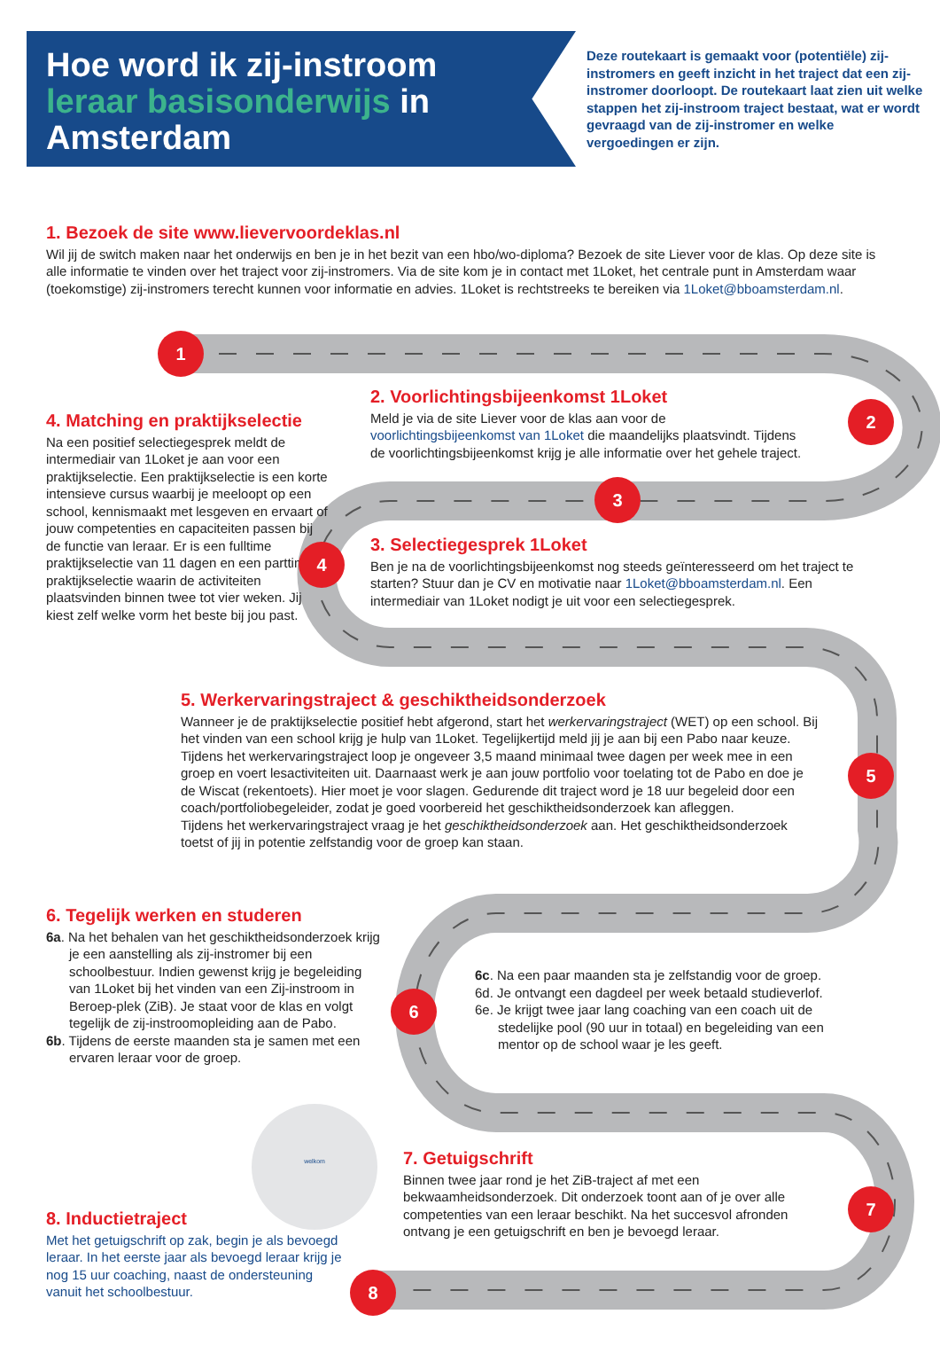Hoe word ik zij-instroom
leraar basisonderwijs in
Amsterdam
Deze routekaart is gemaakt voor (potentiële) zij-instromers en geeft inzicht in het traject dat een zij-instromer doorloopt. De routekaart laat zien uit welke stappen het zij-instroom traject bestaat, wat er wordt gevraagd van de zij-instromer en welke vergoedingen er zijn.
1
2
3
4
5
6
7
8
1. Bezoek de site www.lievervoordeklas.nl
Wil jij de switch maken naar het onderwijs en ben je in het bezit van een hbo/wo-diploma? Bezoek de site Liever voor de klas. Op deze site is alle informatie te vinden over het traject voor zij-instromers. Via de site kom je in contact met 1Loket, het centrale punt in Amsterdam waar (toekomstige) zij-instromers terecht kunnen voor informatie en advies. 1Loket is rechtstreeks te bereiken via 1Loket@bboamsterdam.nl.
2. Voorlichtingsbijeenkomst 1Loket
Meld je via de site Liever voor de klas aan voor de voorlichtingsbijeenkomst van 1Loket die maandelijks plaatsvindt. Tijdens de voorlichtingsbijeenkomst krijg je alle informatie over het gehele traject.
4. Matching en praktijkselectie
Na een positief selectiegesprek meldt de intermediair van 1Loket je aan voor een praktijkselectie. Een praktijkselectie is een korte intensieve cursus waarbij je meeloopt op een school, kennismaakt met lesgeven en ervaart of jouw competenties en capaciteiten passen bij de functie van leraar. Er is een fulltime praktijkselectie van 11 dagen en een parttime praktijkselectie waarin de activiteiten plaatsvinden binnen twee tot vier weken. Jij kiest zelf welke vorm het beste bij jou past.
3. Selectiegesprek 1Loket
Ben je na de voorlichtingsbijeenkomst nog steeds geïnteresseerd om het traject te starten? Stuur dan je CV en motivatie naar 1Loket@bboamsterdam.nl. Een intermediair van 1Loket nodigt je uit voor een selectiegesprek.
5. Werkervaringstraject & geschiktheidsonderzoek
Wanneer je de praktijkselectie positief hebt afgerond, start het werkervaringstraject (WET) op een school. Bij het vinden van een school krijg je hulp van 1Loket. Tegelijkertijd meld jij je aan bij een Pabo naar keuze. Tijdens het werkervaringstraject loop je ongeveer 3,5 maand minimaal twee dagen per week mee in een groep en voert lesactiviteiten uit. Daarnaast werk je aan jouw portfolio voor toelating tot de Pabo en doe je de Wiscat (rekentoets). Hier moet je voor slagen. Gedurende dit traject word je 18 uur begeleid door een coach/portfoliobegeleider, zodat je goed voorbereid het geschiktheidsonderzoek kan afleggen.
Tijdens het werkervaringstraject vraag je het geschiktheidsonderzoek aan. Het geschiktheidsonderzoek toetst of jij in potentie zelfstandig voor de groep kan staan.
6. Tegelijk werken en studeren
6a. Na het behalen van het geschiktheidsonderzoek krijg je een aanstelling als zij-instromer bij een schoolbestuur. Indien gewenst krijg je begeleiding van 1Loket bij het vinden van een Zij-instroom in Beroep-plek (ZiB). Je staat voor de klas en volgt tegelijk de zij-instroomopleiding aan de Pabo.
6b. Tijdens de eerste maanden sta je samen met een ervaren leraar voor de groep.
6c. Na een paar maanden sta je zelfstandig voor de groep.
6d. Je ontvangt een dagdeel per week betaald studieverlof.
6e. Je krijgt twee jaar lang coaching van een coach uit de stedelijke pool (90 uur in totaal) en begeleiding van een mentor op de school waar je les geeft.
welkom
7. Getuigschrift
Binnen twee jaar rond je het ZiB-traject af met een bekwaamheidsonderzoek. Dit onderzoek toont aan of je over alle competenties van een leraar beschikt. Na het succesvol afronden ontvang je een getuigschrift en ben je bevoegd leraar.
8. Inductietraject
Met het getuigschrift op zak, begin je als bevoegd leraar. In het eerste jaar als bevoegd leraar krijg je nog 15 uur coaching, naast de ondersteuning vanuit het schoolbestuur.